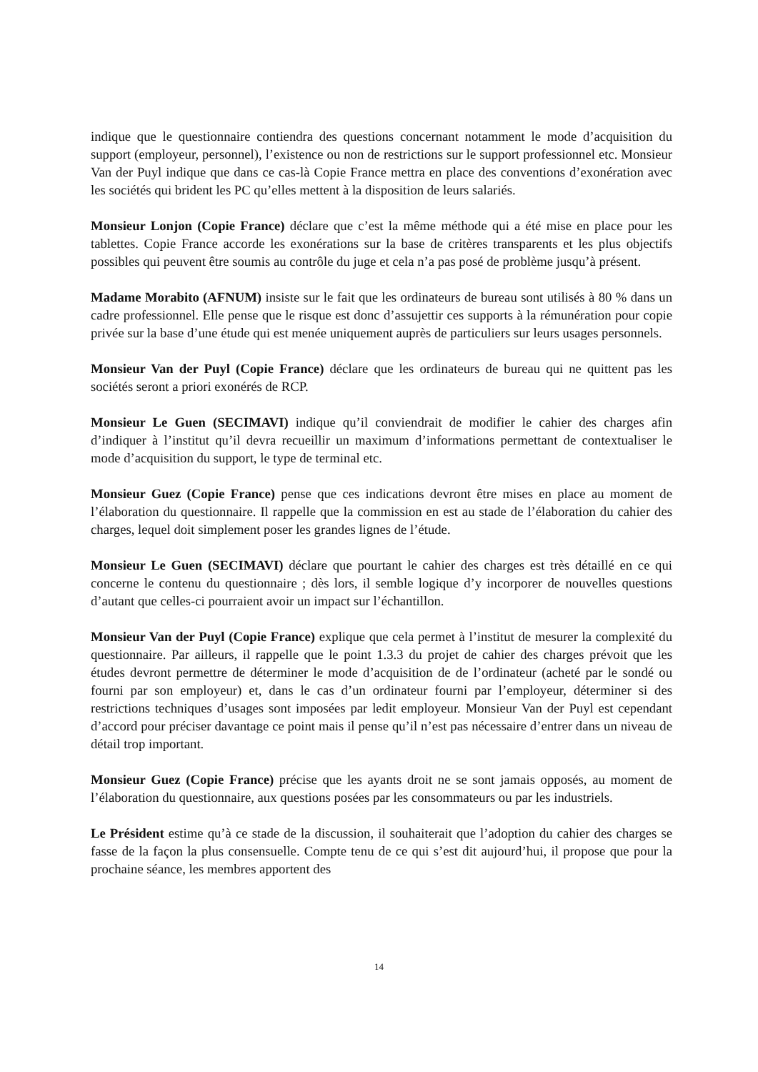indique que le questionnaire contiendra des questions concernant notamment le mode d’acquisition du support (employeur, personnel), l’existence ou non de restrictions sur le support professionnel etc. Monsieur Van der Puyl indique que dans ce cas-là Copie France mettra en place des conventions d’exonération avec les sociétés qui brident les PC qu’elles mettent à la disposition de leurs salariés.
Monsieur Lonjon (Copie France) déclare que c’est la même méthode qui a été mise en place pour les tablettes. Copie France accorde les exonérations sur la base de critères transparents et les plus objectifs possibles qui peuvent être soumis au contrôle du juge et cela n’a pas posé de problème jusqu’à présent.
Madame Morabito (AFNUM) insiste sur le fait que les ordinateurs de bureau sont utilisés à 80 % dans un cadre professionnel. Elle pense que le risque est donc d’assujettir ces supports à la rémunération pour copie privée sur la base d’une étude qui est menée uniquement auprès de particuliers sur leurs usages personnels.
Monsieur Van der Puyl (Copie France) déclare que les ordinateurs de bureau qui ne quittent pas les sociétés seront a priori exonérés de RCP.
Monsieur Le Guen (SECIMAVI) indique qu’il conviendrait de modifier le cahier des charges afin d’indiquer à l’institut qu’il devra recueillir un maximum d’informations permettant de contextualiser le mode d’acquisition du support, le type de terminal etc.
Monsieur Guez (Copie France) pense que ces indications devront être mises en place au moment de l’élaboration du questionnaire. Il rappelle que la commission en est au stade de l’élaboration du cahier des charges, lequel doit simplement poser les grandes lignes de l’étude.
Monsieur Le Guen (SECIMAVI) déclare que pourtant le cahier des charges est très détaillé en ce qui concerne le contenu du questionnaire ; dès lors, il semble logique d’y incorporer de nouvelles questions d’autant que celles-ci pourraient avoir un impact sur l’échantillon.
Monsieur Van der Puyl (Copie France) explique que cela permet à l’institut de mesurer la complexité du questionnaire. Par ailleurs, il rappelle que le point 1.3.3 du projet de cahier des charges prévoit que les études devront permettre de déterminer le mode d’acquisition de de l’ordinateur (acheté par le sondé ou fourni par son employeur) et, dans le cas d’un ordinateur fourni par l’employeur, déterminer si des restrictions techniques d’usages sont imposées par ledit employeur. Monsieur Van der Puyl est cependant d’accord pour préciser davantage ce point mais il pense qu’il n’est pas nécessaire d’entrer dans un niveau de détail trop important.
Monsieur Guez (Copie France) précise que les ayants droit ne se sont jamais opposés, au moment de l’élaboration du questionnaire, aux questions posées par les consommateurs ou par les industriels.
Le Président estime qu’à ce stade de la discussion, il souhaiterait que l’adoption du cahier des charges se fasse de la façon la plus consensuelle. Compte tenu de ce qui s’est dit aujourd’hui, il propose que pour la prochaine séance, les membres apportent des
14